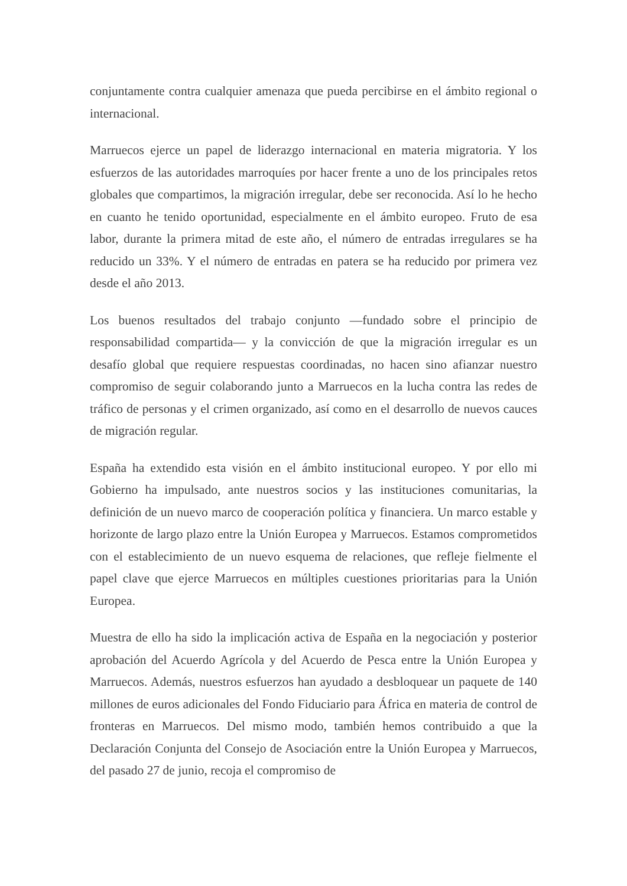conjuntamente contra cualquier amenaza que pueda percibirse en el ámbito regional o internacional.
Marruecos ejerce un papel de liderazgo internacional en materia migratoria. Y los esfuerzos de las autoridades marroquíes por hacer frente a uno de los principales retos globales que compartimos, la migración irregular, debe ser reconocida. Así lo he hecho en cuanto he tenido oportunidad, especialmente en el ámbito europeo. Fruto de esa labor, durante la primera mitad de este año, el número de entradas irregulares se ha reducido un 33%. Y el número de entradas en patera se ha reducido por primera vez desde el año 2013.
Los buenos resultados del trabajo conjunto —fundado sobre el principio de responsabilidad compartida— y la convicción de que la migración irregular es un desafío global que requiere respuestas coordinadas, no hacen sino afianzar nuestro compromiso de seguir colaborando junto a Marruecos en la lucha contra las redes de tráfico de personas y el crimen organizado, así como en el desarrollo de nuevos cauces de migración regular.
España ha extendido esta visión en el ámbito institucional europeo. Y por ello mi Gobierno ha impulsado, ante nuestros socios y las instituciones comunitarias, la definición de un nuevo marco de cooperación política y financiera. Un marco estable y horizonte de largo plazo entre la Unión Europea y Marruecos. Estamos comprometidos con el establecimiento de un nuevo esquema de relaciones, que refleje fielmente el papel clave que ejerce Marruecos en múltiples cuestiones prioritarias para la Unión Europea.
Muestra de ello ha sido la implicación activa de España en la negociación y posterior aprobación del Acuerdo Agrícola y del Acuerdo de Pesca entre la Unión Europea y Marruecos. Además, nuestros esfuerzos han ayudado a desbloquear un paquete de 140 millones de euros adicionales del Fondo Fiduciario para África en materia de control de fronteras en Marruecos. Del mismo modo, también hemos contribuido a que la Declaración Conjunta del Consejo de Asociación entre la Unión Europea y Marruecos, del pasado 27 de junio, recoja el compromiso de